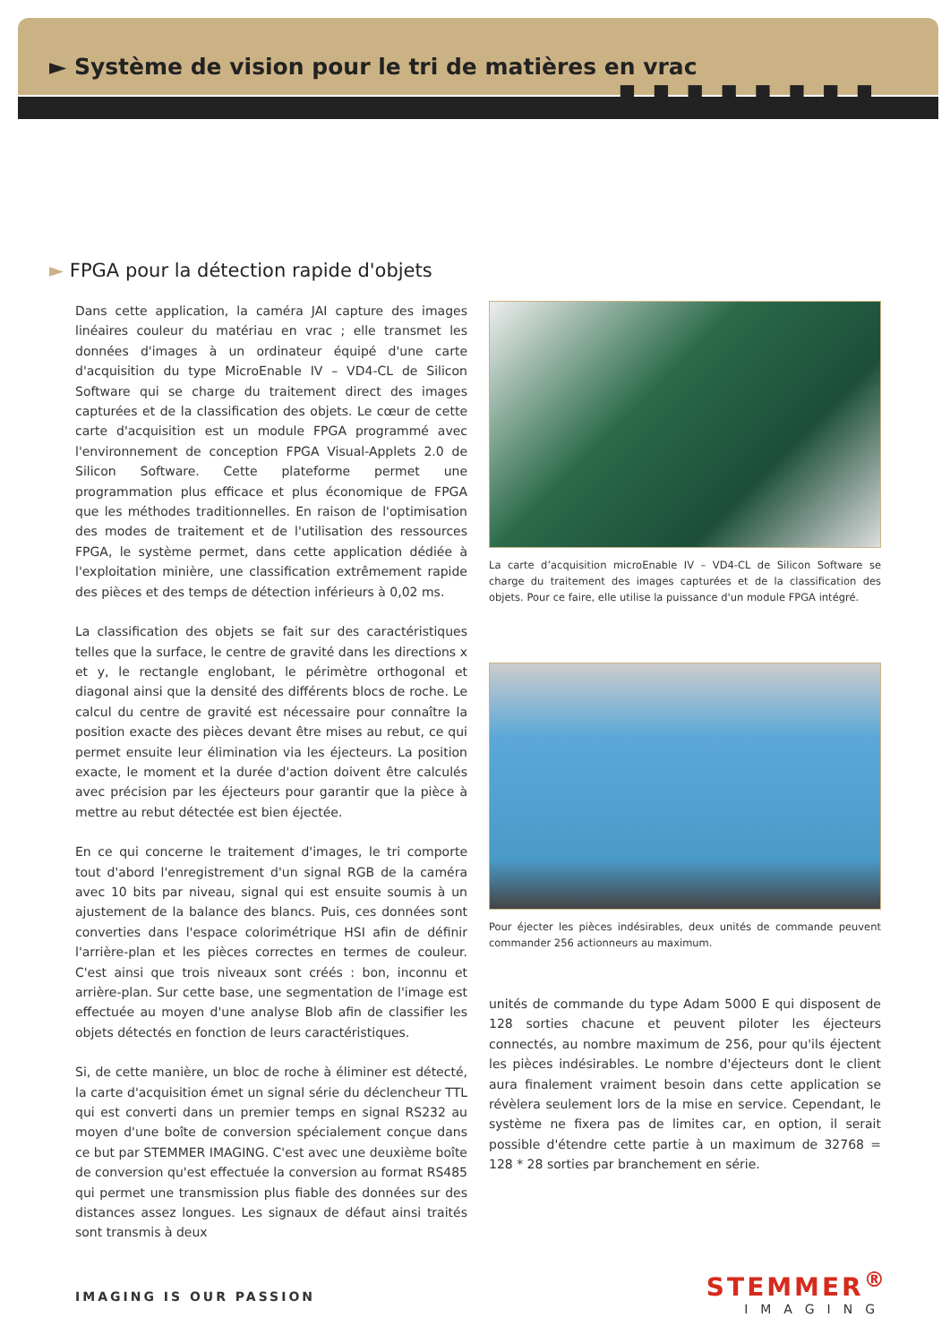► Système de vision pour le tri de matières en vrac ■ ■ ■ ■ ■ ■ ■ ■
► FPGA pour la détection rapide d'objets
Dans cette application, la caméra JAI capture des images linéaires couleur du matériau en vrac ; elle transmet les données d'images à un ordinateur équipé d'une carte d'acquisition du type MicroEnable IV – VD4-CL de Silicon Software qui se charge du traitement direct des images capturées et de la classification des objets. Le cœur de cette carte d'acquisition est un module FPGA programmé avec l'environnement de conception FPGA Visual-Applets 2.0 de Silicon Software. Cette plateforme permet une programmation plus efficace et plus économique de FPGA que les méthodes traditionnelles. En raison de l'optimisation des modes de traitement et de l'utilisation des ressources FPGA, le système permet, dans cette application dédiée à l'exploitation minière, une classification extrêmement rapide des pièces et des temps de détection inférieurs à 0,02 ms.
La classification des objets se fait sur des caractéristiques telles que la surface, le centre de gravité dans les directions x et y, le rectangle englobant, le périmètre orthogonal et diagonal ainsi que la densité des différents blocs de roche. Le calcul du centre de gravité est nécessaire pour connaître la position exacte des pièces devant être mises au rebut, ce qui permet ensuite leur élimination via les éjecteurs. La position exacte, le moment et la durée d'action doivent être calculés avec précision par les éjecteurs pour garantir que la pièce à mettre au rebut détectée est bien éjectée.
En ce qui concerne le traitement d'images, le tri comporte tout d'abord l'enregistrement d'un signal RGB de la caméra avec 10 bits par niveau, signal qui est ensuite soumis à un ajustement de la balance des blancs. Puis, ces données sont converties dans l'espace colorimétrique HSI afin de définir l'arrière-plan et les pièces correctes en termes de couleur. C'est ainsi que trois niveaux sont créés : bon, inconnu et arrière-plan. Sur cette base, une segmentation de l'image est effectuée au moyen d'une analyse Blob afin de classifier les objets détectés en fonction de leurs caractéristiques.
Si, de cette manière, un bloc de roche à éliminer est détecté, la carte d'acquisition émet un signal série du déclencheur TTL qui est converti dans un premier temps en signal RS232 au moyen d'une boîte de conversion spécialement conçue dans ce but par STEMMER IMAGING. C'est avec une deuxième boîte de conversion qu'est effectuée la conversion au format RS485 qui permet une transmission plus fiable des données sur des distances assez longues. Les signaux de défaut ainsi traités sont transmis à deux
La carte d’acquisition microEnable IV – VD4-CL de Silicon Software se charge du traitement des images capturées et de la classification des objets. Pour ce faire, elle utilise la puissance d'un module FPGA intégré.
Pour éjecter les pièces indésirables, deux unités de commande peuvent commander 256 actionneurs au maximum.
unités de commande du type Adam 5000 E qui disposent de 128 sorties chacune et peuvent piloter les éjecteurs connectés, au nombre maximum de 256, pour qu'ils éjectent les pièces indésirables. Le nombre d'éjecteurs dont le client aura finalement vraiment besoin dans cette application se révèlera seulement lors de la mise en service. Cependant, le système ne fixera pas de limites car, en option, il serait possible d'étendre cette partie à un maximum de 32768 = 128 * 28 sorties par branchement en série.
IMAGING IS OUR PASSION
STEMMER<sup>®</sup>
IMAGING